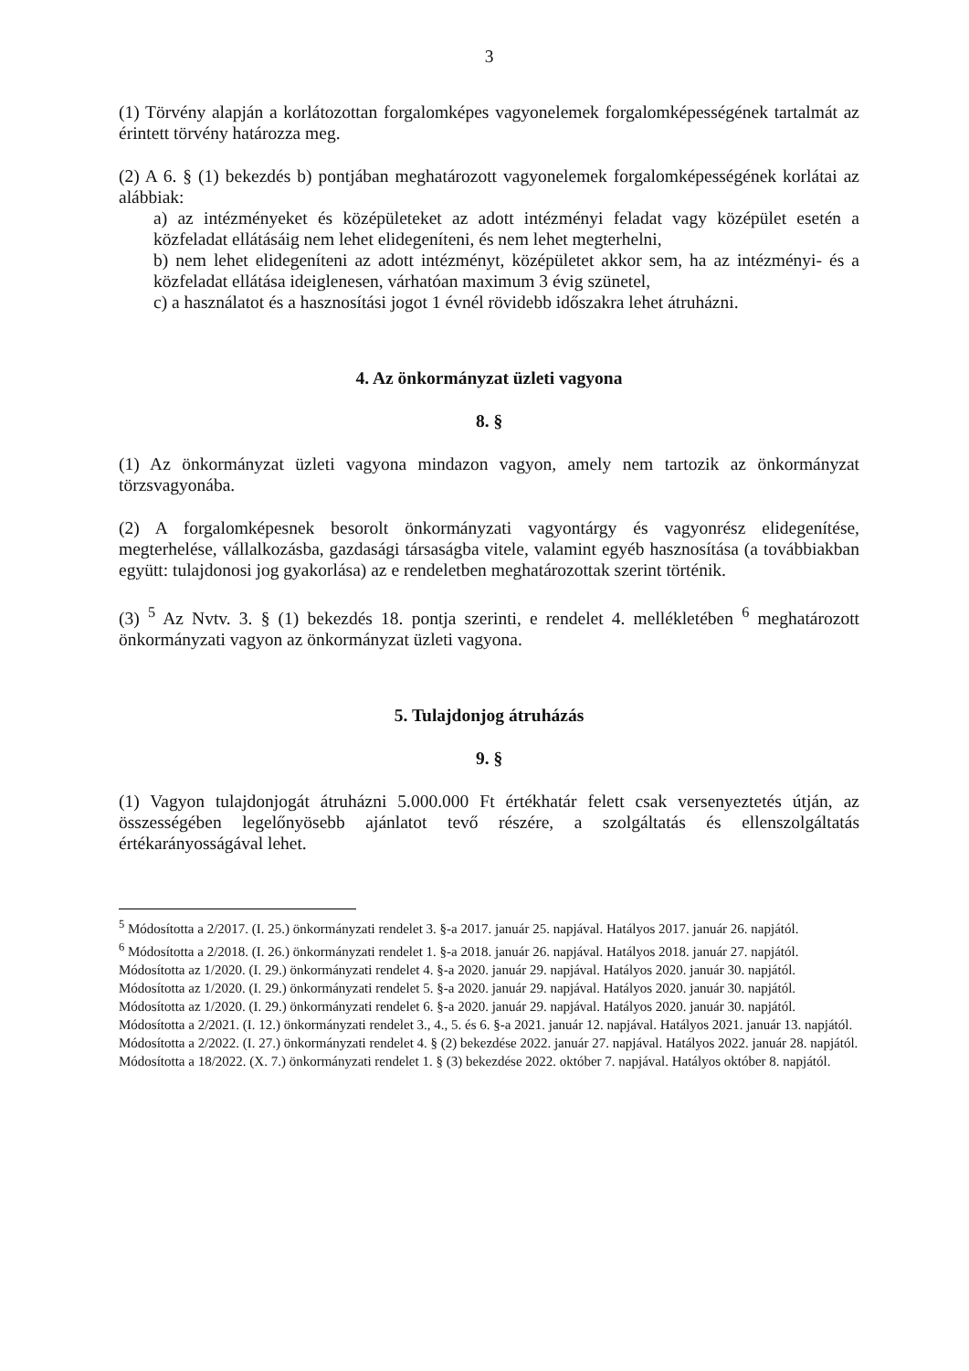3
(1) Törvény alapján a korlátozottan forgalomképes vagyonelemek forgalomképességének tartalmát az érintett törvény határozza meg.
(2) A 6. § (1) bekezdés b) pontjában meghatározott vagyonelemek forgalomképességének korlátai az alábbiak:
a) az intézményeket és középületeket az adott intézményi feladat vagy középület esetén a közfeladat ellátásáig nem lehet elidegeníteni, és nem lehet megterhelni,
b) nem lehet elidegeníteni az adott intézményt, középületet akkor sem, ha az intézményi- és a közfeladat ellátása ideiglenesen, várhatóan maximum 3 évig szünetel,
c) a használatot és a hasznosítási jogot 1 évnél rövidebb időszakra lehet átruházni.
4. Az önkormányzat üzleti vagyona
8. §
(1) Az önkormányzat üzleti vagyona mindazon vagyon, amely nem tartozik az önkormányzat törzsvagyonába.
(2) A forgalomképesnek besorolt önkormányzati vagyontárgy és vagyonrész elidegenítése, megterhelése, vállalkozásba, gazdasági társaságba vitele, valamint egyéb hasznosítása (a továbbiakban együtt: tulajdonosi jog gyakorlása) az e rendeletben meghatározottak szerint történik.
(3) <sup>5</sup> Az Nvtv. 3. § (1) bekezdés 18. pontja szerinti, e rendelet 4. mellékletében <sup>6</sup> meghatározott önkormányzati vagyon az önkormányzat üzleti vagyona.
5. Tulajdonjog átruházás
9. §
(1) Vagyon tulajdonjogát átruházni 5.000.000 Ft értékhatár felett csak versenyeztetés útján, az összességében legelőnyösebb ajánlatot tevő részére, a szolgáltatás és ellenszolgáltatás értékarányosságával lehet.
<sup>5</sup> Módosította a 2/2017. (I. 25.) önkormányzati rendelet 3. §-a 2017. január 25. napjával. Hatályos 2017. január 26. napjától.
<sup>6</sup> Módosította a 2/2018. (I. 26.) önkormányzati rendelet 1. §-a 2018. január 26. napjával. Hatályos 2018. január 27. napjától.
Módosította az 1/2020. (I. 29.) önkormányzati rendelet 4. §-a 2020. január 29. napjával. Hatályos 2020. január 30. napjától.
Módosította az 1/2020. (I. 29.) önkormányzati rendelet 5. §-a 2020. január 29. napjával. Hatályos 2020. január 30. napjától.
Módosította az 1/2020. (I. 29.) önkormányzati rendelet 6. §-a 2020. január 29. napjával. Hatályos 2020. január 30. napjától.
Módosította a 2/2021. (I. 12.) önkormányzati rendelet 3., 4., 5. és 6. §-a 2021. január 12. napjával. Hatályos 2021. január 13. napjától.
Módosította a 2/2022. (I. 27.) önkormányzati rendelet 4. § (2) bekezdése 2022. január 27. napjával. Hatályos 2022. január 28. napjától.
Módosította a 18/2022. (X. 7.) önkormányzati rendelet 1. § (3) bekezdése 2022. október 7. napjával. Hatályos október 8. napjától.